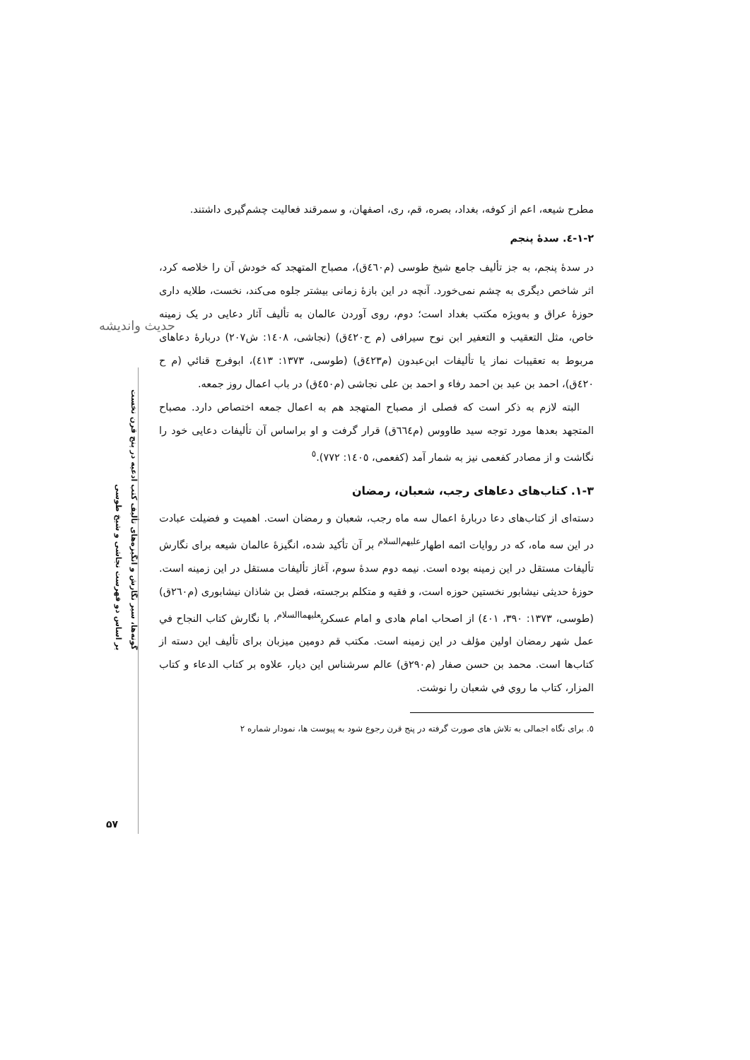مطرح شیعه، اعم از کوفه، بغداد، بصره، قم، ری، اصفهان، و سمرقند فعالیت چشم‌گیری داشتند.
۱-۲-٤. سدهٔ پنجم
در سدهٔ پنجم، به جز تألیف جامع شیخ طوسی (م٤٦٠ق)، مصباح المتهجد که خودش آن را خلاصه کرد، اثر شاخص دیگری به چشم نمی‌خورد. آنچه در این بازهٔ زمانی بیشتر جلوه می‌کند، نخست، طلایه داری حوزهٔ عراق و به‌ویژه مکتب بغداد است؛ دوم، روی آوردن عالمان به تألیف آثار دعایی در یک زمینه خاص، مثل التعقیب و التعفیر ابن نوح سیرافی (م ح٤٢٠ق) (نجاشی، ١٤٠٨: ش٢٠٧) دربارهٔ دعاهای مربوط به تعقیبات نماز یا تألیفات ابن‌عبدون (م٤٢٣ق) (طوسی، ١٣٧٣: ٤١٣)، ابوفرج قنائي (م ح ٤٢٠ق)، احمد بن عبد بن احمد رفاء و احمد بن علی نجاشی (م٤٥٠ق) در باب اعمال روز جمعه.
البته لازم به ذکر است که فصلی از مصباح المتهجد هم به اعمال جمعه اختصاص دارد. مصباح المتجهد بعدها مورد توجه سید طاووس (م٦٦٤ق) قرار گرفت و او براساس آن تألیفات دعایی خود را نگاشت و از مصادر کفعمی نیز به شمار آمد (کفعمی، ١٤٠٥: ٧٧٢).<sup>٥</sup>
۱-۳. کتاب‌های دعاهای رجب، شعبان، رمضان
دسته‌ای از کتاب‌های دعا دربارهٔ اعمال سه ماه رجب، شعبان و رمضان است. اهمیت و فضیلت عبادت در این سه ماه، که در روایات ائمه اطهار<sup>علیهم‌السلام</sup> بر آن تأکید شده، انگیزهٔ عالمان شیعه برای نگارش تألیفات مستقل در این زمینه بوده است. نیمه دوم سدهٔ سوم، آغاز تألیفات مستقل در این زمینه است. حوزهٔ حدیثی نیشابور نخستین حوزه است، و فقیه و متکلم برجسته، فضل بن شاذان نیشابوری (م٢٦٠ق) (طوسی، ١٣٧٣: ٣٩٠، ٤٠١) از اصحاب امام هادی و امام عسکری<sup>علیهماالسلام</sup>، با نگارش کتاب النجاح في عمل شهر رمضان اولین مؤلف در این زمینه است. مکتب قم دومین میزبان برای تألیف این دسته از کتاب‌ها است. محمد بن حسن صفار (م٢٩٠ق) عالم سرشناس این دیار، علاوه بر کتاب الدعاء و کتاب المزار، کتاب ما روي في شعبان را نوشت.
٥. برای نگاه اجمالی به تلاش های صورت گرفته در پنج قرن رجوع شود به پیوست ها، نمودار شماره ٢
حدیث واندیشه
گونه‌ها، سیر نگارش و انگیزه‌های تألیف کتب ادعیه در پنج قرن نخست
بر اساس دو فهرست نجاشی و شیخ طوسی
۵۷